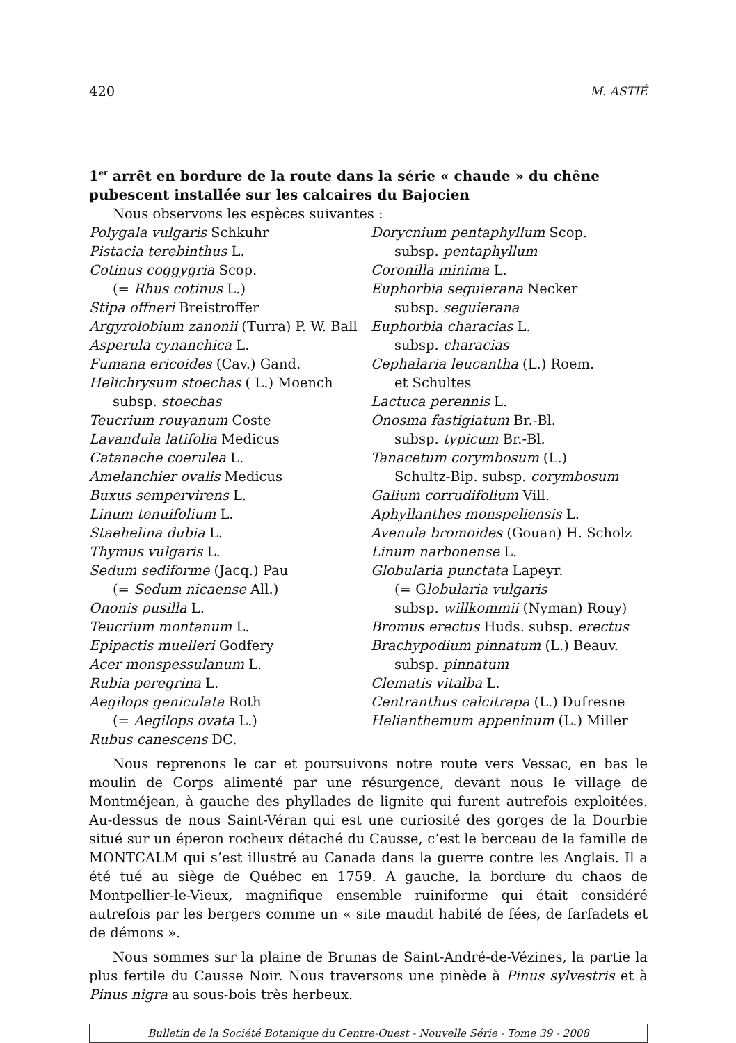420 M. ASTIÉ
1<sup>er</sup> arrêt en bordure de la route dans la série « chaude » du chêne pubescent installée sur les calcaires du Bajocien
Nous observons les espèces suivantes :
Polygala vulgaris Schkuhr
Pistacia terebinthus L.
Cotinus coggygria Scop.
(= Rhus cotinus L.)
Stipa offneri Breistroffer
Argyrolobium zanonii (Turra) P. W. Ball
Asperula cynanchica L.
Fumana ericoides (Cav.) Gand.
Helichrysum stoechas ( L.) Moench
subsp. stoechas
Teucrium rouyanum Coste
Lavandula latifolia Medicus
Catanache coerulea L.
Amelanchier ovalis Medicus
Buxus sempervirens L.
Linum tenuifolium L.
Staehelina dubia L.
Thymus vulgaris L.
Sedum sediforme (Jacq.) Pau
(= Sedum nicaense All.)
Ononis pusilla L.
Teucrium montanum L.
Epipactis muelleri Godfery
Acer monspessulanum L.
Rubia peregrina L.
Aegilops geniculata Roth
(= Aegilops ovata L.)
Rubus canescens DC.
Dorycnium pentaphyllum Scop.
subsp. pentaphyllum
Coronilla minima L.
Euphorbia seguierana Necker
subsp. seguierana
Euphorbia characias L.
subsp. characias
Cephalaria leucantha (L.) Roem.
et Schultes
Lactuca perennis L.
Onosma fastigiatum Br.-Bl.
subsp. typicum Br.-Bl.
Tanacetum corymbosum (L.)
Schultz-Bip. subsp. corymbosum
Galium corrudifolium Vill.
Aphyllanthes monspeliensis L.
Avenula bromoides (Gouan) H. Scholz
Linum narbonense L.
Globularia punctata Lapeyr.
(= Globularia vulgaris
subsp. willkommii (Nyman) Rouy)
Bromus erectus Huds. subsp. erectus
Brachypodium pinnatum (L.) Beauv.
subsp. pinnatum
Clematis vitalba L.
Centranthus calcitrapa (L.) Dufresne
Helianthemum appeninum (L.) Miller
Nous reprenons le car et poursuivons notre route vers Vessac, en bas le moulin de Corps alimenté par une résurgence, devant nous le village de Montméjean, à gauche des phyllades de lignite qui furent autrefois exploitées. Au-dessus de nous Saint-Véran qui est une curiosité des gorges de la Dourbie situé sur un éperon rocheux détaché du Causse, c’est le berceau de la famille de MONTCALM qui s’est illustré au Canada dans la guerre contre les Anglais. Il a été tué au siège de Québec en 1759. A gauche, la bordure du chaos de Montpellier-le-Vieux, magnifique ensemble ruiniforme qui était considéré autrefois par les bergers comme un « site maudit habité de fées, de farfadets et de démons ».
Nous sommes sur la plaine de Brunas de Saint-André-de-Vézines, la partie la plus fertile du Causse Noir. Nous traversons une pinède à Pinus sylvestris et à Pinus nigra au sous-bois très herbeux.
Bulletin de la Société Botanique du Centre-Ouest - Nouvelle Série - Tome 39 - 2008